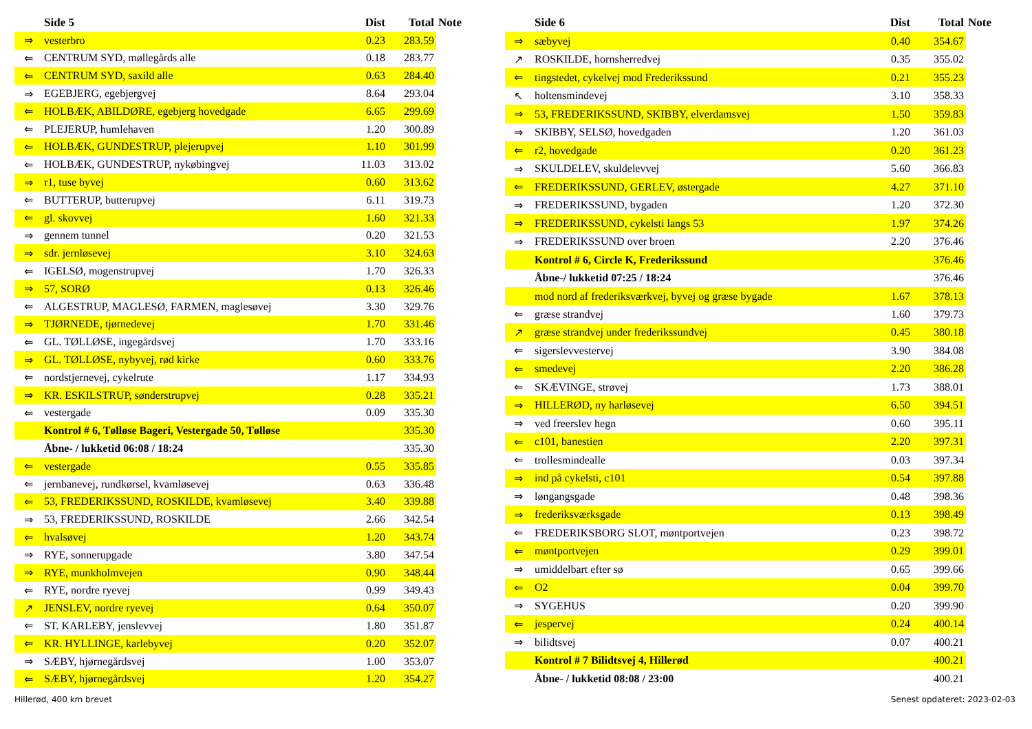| | Side 5 | Dist | Total | Note |
| --- | --- | --- | --- | --- |
| ⇒ | vesterbro | 0.23 | 283.59 | |
| ⇐ | CENTRUM SYD, møllegårds alle | 0.18 | 283.77 | |
| ⇐ | CENTRUM SYD, saxild alle | 0.63 | 284.40 | |
| ⇒ | EGEBJERG, egebjergvej | 8.64 | 293.04 | |
| ⇐ | HOLBÆK, ABILDØRE, egebjerg hovedgade | 6.65 | 299.69 | |
| ⇐ | PLEJERUP, humlehaven | 1.20 | 300.89 | |
| ⇐ | HOLBÆK, GUNDESTRUP, plejerupvej | 1.10 | 301.99 | |
| ⇐ | HOLBÆK, GUNDESTRUP, nykøbingvej | 11.03 | 313.02 | |
| ⇒ | r1, tuse byvej | 0.60 | 313.62 | |
| ⇐ | BUTTERUP, butterupvej | 6.11 | 319.73 | |
| ⇐ | gl. skovvej | 1.60 | 321.33 | |
| ⇒ | gennem tunnel | 0.20 | 321.53 | |
| ⇒ | sdr. jernløsevej | 3.10 | 324.63 | |
| ⇐ | IGELSØ, mogenstrupvej | 1.70 | 326.33 | |
| ⇒ | 57, SORØ | 0.13 | 326.46 | |
| ⇐ | ALGESTRUP, MAGLESØ, FARMEN, maglesøvej | 3.30 | 329.76 | |
| ⇒ | TJØRNEDE, tjørnedevej | 1.70 | 331.46 | |
| ⇐ | GL. TØLLØSE, ingegårdsvej | 1.70 | 333.16 | |
| ⇒ | GL. TØLLØSE, nybyvej, rød kirke | 0.60 | 333.76 | |
| ⇐ | nordstjernevej, cykelrute | 1.17 | 334.93 | |
| ⇒ | KR. ESKILSTRUP, sønderstrupvej | 0.28 | 335.21 | |
| ⇐ | vestergade | 0.09 | 335.30 | |
| | Kontrol # 6, Tølløse Bageri, Vestergade 50, Tølløse | | 335.30 | |
| | Åbne- / lukketid 06:08 / 18:24 | | 335.30 | |
| ⇐ | vestergade | 0.55 | 335.85 | |
| ⇐ | jernbanevej, rundkørsel, kvamløsevej | 0.63 | 336.48 | |
| ⇐ | 53, FREDERIKSSUND, ROSKILDE, kvamløsevej | 3.40 | 339.88 | |
| ⇒ | 53, FREDERIKSSUND, ROSKILDE | 2.66 | 342.54 | |
| ⇐ | hvalsøvej | 1.20 | 343.74 | |
| ⇒ | RYE, sonnerupgade | 3.80 | 347.54 | |
| ⇒ | RYE, munkholmvejen | 0.90 | 348.44 | |
| ⇐ | RYE, nordre ryevej | 0.99 | 349.43 | |
| ↗ | JENSLEV, nordre ryevej | 0.64 | 350.07 | |
| ⇐ | ST. KARLEBY, jenslevvej | 1.80 | 351.87 | |
| ⇐ | KR. HYLLINGE, karlebyvej | 0.20 | 352.07 | |
| ⇒ | SÆBY, hjørnegårdsvej | 1.00 | 353.07 | |
| ⇐ | SÆBY, hjørnegårdsvej | 1.20 | 354.27 | |
| | Side 6 | Dist | Total | Note |
| --- | --- | --- | --- | --- |
| ⇒ | sæbyvej | 0.40 | 354.67 | |
| ↗ | ROSKILDE, hornsherredvej | 0.35 | 355.02 | |
| ⇐ | tingstedet, cykelvej mod Frederikssund | 0.21 | 355.23 | |
| ↖ | holtensmindevej | 3.10 | 358.33 | |
| ⇒ | 53, FREDERIKSSUND, SKIBBY, elverdamsvej | 1.50 | 359.83 | |
| ⇒ | SKIBBY, SELSØ, hovedgaden | 1.20 | 361.03 | |
| ⇐ | r2, hovedgade | 0.20 | 361.23 | |
| ⇒ | SKULDELEV, skuldelevvej | 5.60 | 366.83 | |
| ⇐ | FREDERIKSSUND, GERLEV, østergade | 4.27 | 371.10 | |
| ⇒ | FREDERIKSSUND, bygaden | 1.20 | 372.30 | |
| ⇒ | FREDERIKSSUND, cykelsti langs 53 | 1.97 | 374.26 | |
| ⇒ | FREDERIKSSUND over broen | 2.20 | 376.46 | |
| | Kontrol # 6, Circle K, Frederikssund | | 376.46 | |
| | Åbne-/ lukketid 07:25 / 18:24 | | 376.46 | |
| | mod nord af frederiksværkvej, byvej og græse bygade | 1.67 | 378.13 | |
| ⇐ | græse strandvej | 1.60 | 379.73 | |
| ↗ | græse strandvej under frederikssundvej | 0.45 | 380.18 | |
| ⇐ | sigerslevvestervej | 3.90 | 384.08 | |
| ⇐ | smedevej | 2.20 | 386.28 | |
| ⇐ | SKÆVINGE, strøvej | 1.73 | 388.01 | |
| ⇒ | HILLERØD, ny harløsevej | 6.50 | 394.51 | |
| ⇒ | ved freerslev hegn | 0.60 | 395.11 | |
| ⇐ | c101, banestien | 2.20 | 397.31 | |
| ⇐ | trollesmindealle | 0.03 | 397.34 | |
| ⇒ | ind på cykelsti, c101 | 0.54 | 397.88 | |
| ⇒ | løngangsgade | 0.48 | 398.36 | |
| ⇒ | frederiksværksgade | 0.13 | 398.49 | |
| ⇐ | FREDERIKSBORG SLOT, møntportvejen | 0.23 | 398.72 | |
| ⇐ | møntportvejen | 0.29 | 399.01 | |
| ⇒ | umiddelbart efter sø | 0.65 | 399.66 | |
| ⇐ | O2 | 0.04 | 399.70 | |
| ⇒ | SYGEHUS | 0.20 | 399.90 | |
| ⇐ | jespervej | 0.24 | 400.14 | |
| ⇒ | bilidtsvej | 0.07 | 400.21 | |
| | Kontrol # 7 Bilidtsvej 4, Hillerød | | 400.21 | |
| | Åbne- / lukketid 08:08 / 23:00 | | 400.21 | |
Hillerød, 400 km brevet Senest opdateret: 2023-02-03